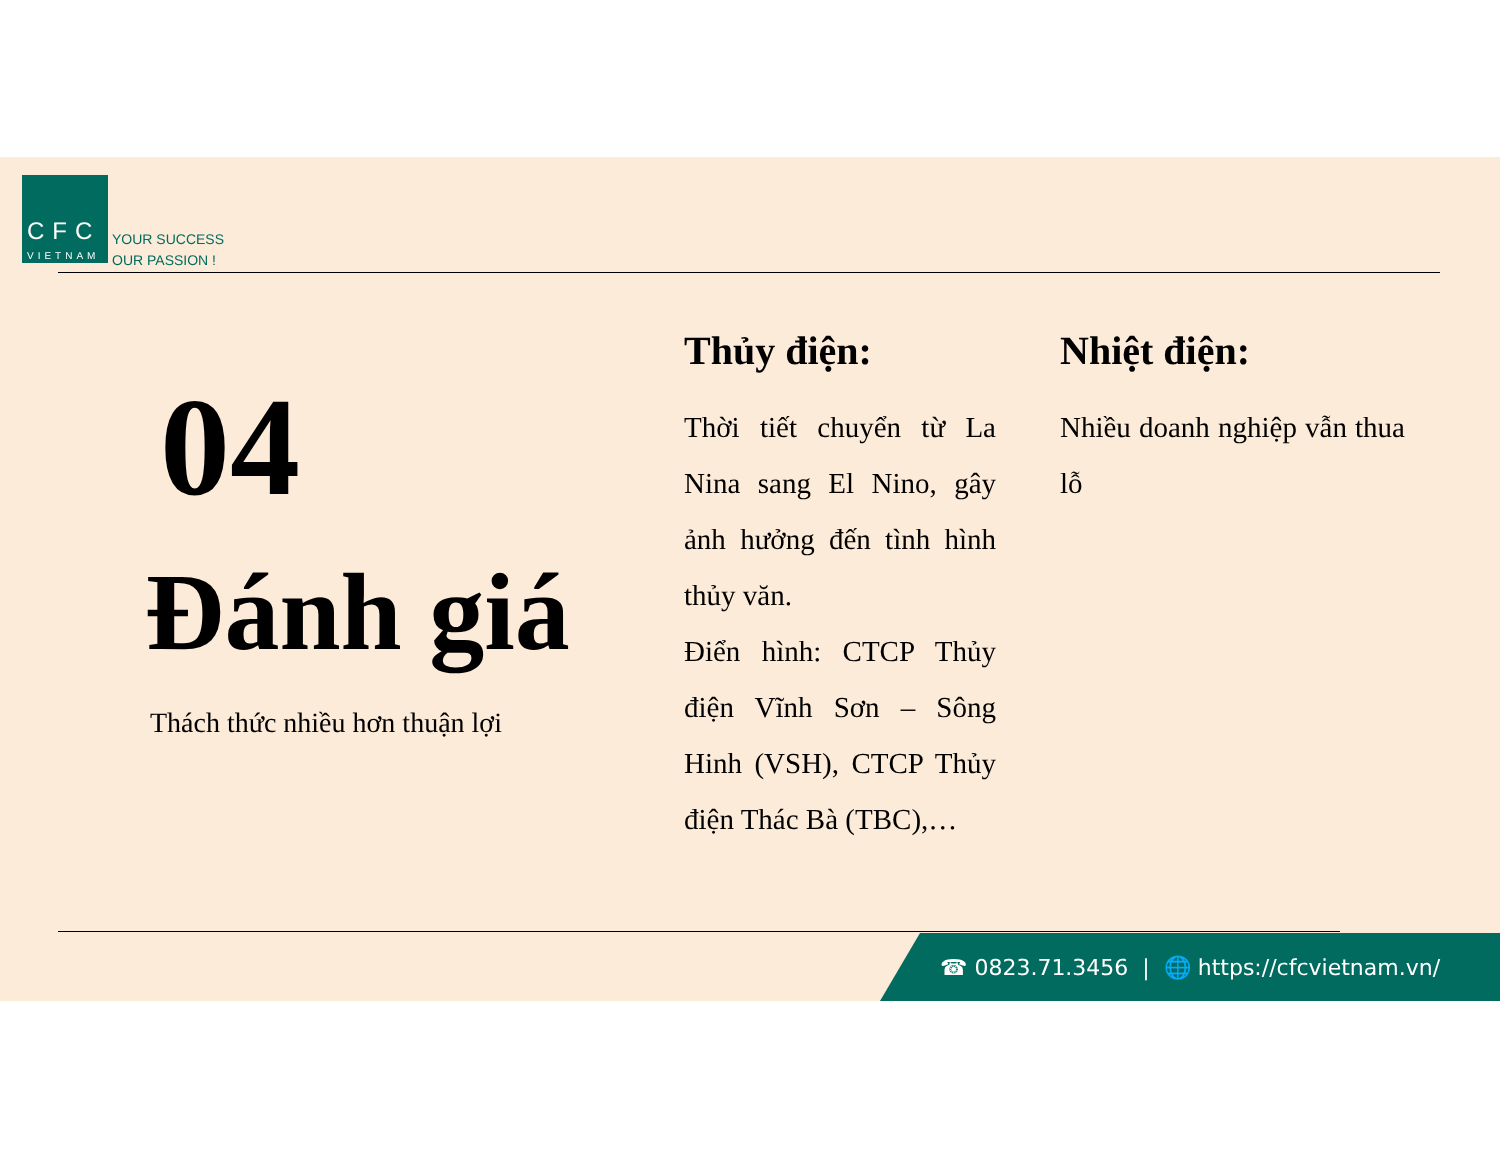CFC
VIETNAM
YOUR SUCCESS
OUR PASSION !
04
Đánh giá
Thách thức nhiều hơn thuận lợi
Thủy điện:
Thời tiết chuyển từ La Nina sang El Nino, gây ảnh hưởng đến tình hình thủy văn.
Điển hình: CTCP Thủy điện Vĩnh Sơn – Sông Hinh (VSH), CTCP Thủy điện Thác Bà (TBC),…
Nhiệt điện:
Nhiều doanh nghiệp vẫn thua lỗ
☎ 0823.71.3456 | 🌐 https://cfcvietnam.vn/